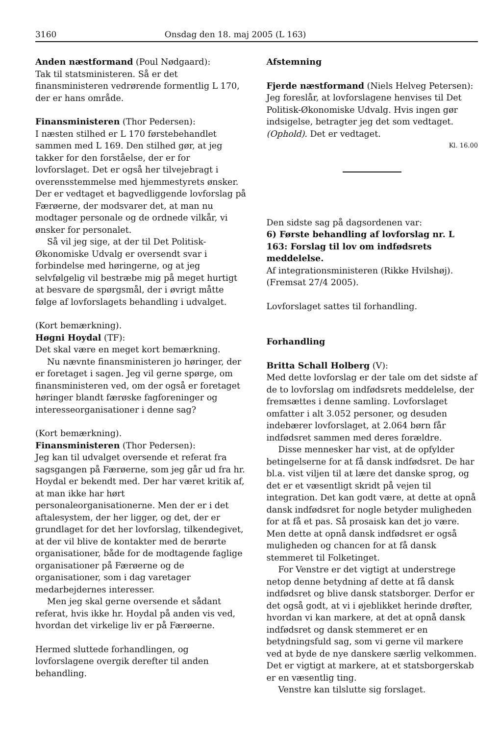3160 Onsdag den 18. maj 2005 (L 163)
Anden næstformand (Poul Nødgaard):
Tak til statsministeren. Så er det finansministeren vedrørende formentlig L 170, der er hans område.
Finansministeren (Thor Pedersen):
I næsten stilhed er L 170 førstebehandlet sammen med L 169. Den stilhed gør, at jeg takker for den forståelse, der er for lovforslaget. Det er også her tilvejebragt i overensstemmelse med hjemmestyrets ønsker. Der er vedtaget et bagvedliggende lovforslag på Færøerne, der modsvarer det, at man nu modtager personale og de ordnede vilkår, vi ønsker for personalet.
Så vil jeg sige, at der til Det Politisk-Økonomiske Udvalg er oversendt svar i forbindelse med høringerne, og at jeg selvfølgelig vil bestræbe mig på meget hurtigt at besvare de spørgsmål, der i øvrigt måtte følge af lovforslagets behandling i udvalget.
(Kort bemærkning).
Høgni Hoydal (TF):
Det skal være en meget kort bemærkning.
Nu nævnte finansministeren jo høringer, der er foretaget i sagen. Jeg vil gerne spørge, om finansministeren ved, om der også er foretaget høringer blandt færøske fagforeninger og interesseorganisationer i denne sag?
(Kort bemærkning).
Finansministeren (Thor Pedersen):
Jeg kan til udvalget oversende et referat fra sagsgangen på Færøerne, som jeg går ud fra hr. Hoydal er bekendt med. Der har været kritik af, at man ikke har hørt personaleorganisationerne. Men der er i det aftalesystem, der her ligger, og det, der er grundlaget for det her lovforslag, tilkendegivet, at der vil blive de kontakter med de berørte organisationer, både for de modtagende faglige organisationer på Færøerne og de organisationer, som i dag varetager medarbejdernes interesser.
Men jeg skal gerne oversende et sådant referat, hvis ikke hr. Hoydal på anden vis ved, hvordan det virkelige liv er på Færøerne.
Hermed sluttede forhandlingen, og lovforslagene overgik derefter til anden behandling.
Afstemning
Fjerde næstformand (Niels Helveg Petersen):
Jeg foreslår, at lovforslagene henvises til Det Politisk-Økonomiske Udvalg. Hvis ingen gør indsigelse, betragter jeg det som vedtaget. (Ophold). Det er vedtaget.
Kl. 16.00
Den sidste sag på dagsordenen var:
6) Første behandling af lovforslag nr. L 163: Forslag til lov om indfødsrets meddelelse.
Af integrationsministeren (Rikke Hvilshøj).
(Fremsat 27/4 2005).
Lovforslaget sattes til forhandling.
Forhandling
Britta Schall Holberg (V):
Med dette lovforslag er der tale om det sidste af de to lovforslag om indfødsrets meddelelse, der fremsættes i denne samling. Lovforslaget omfatter i alt 3.052 personer, og desuden indebærer lovforslaget, at 2.064 børn får indfødsret sammen med deres forældre.
Disse mennesker har vist, at de opfylder betingelserne for at få dansk indfødsret. De har bl.a. vist viljen til at lære det danske sprog, og det er et væsentligt skridt på vejen til integration. Det kan godt være, at dette at opnå dansk indfødsret for nogle betyder muligheden for at få et pas. Så prosaisk kan det jo være. Men dette at opnå dansk indfødsret er også muligheden og chancen for at få dansk stemmeret til Folketinget.
For Venstre er det vigtigt at understrege netop denne betydning af dette at få dansk indfødsret og blive dansk statsborger. Derfor er det også godt, at vi i øjeblikket herinde drøfter, hvordan vi kan markere, at det at opnå dansk indfødsret og dansk stemmeret er en betydningsfuld sag, som vi gerne vil markere ved at byde de nye danskere særlig velkommen. Det er vigtigt at markere, at et statsborgerskab er en væsentlig ting.
Venstre kan tilslutte sig forslaget.